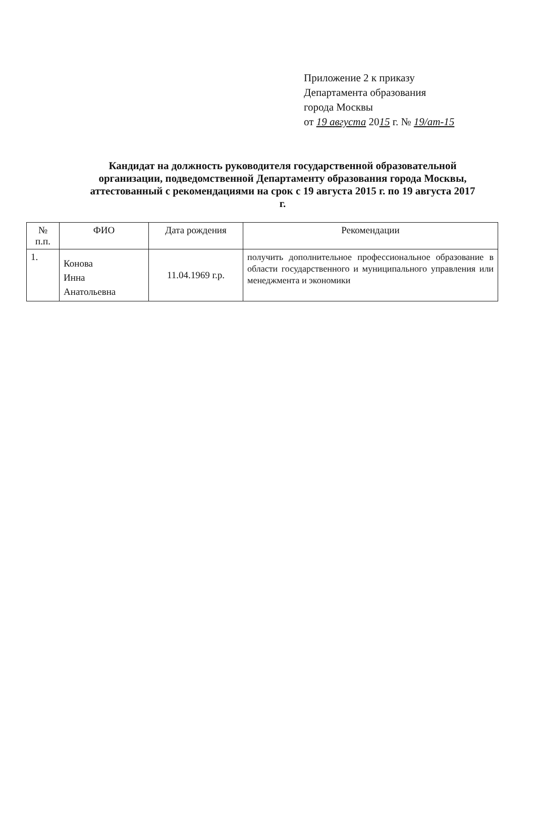Приложение 2 к приказу
Департамента образования
города Москвы
от 19 августа 2015 г. № 19/ат-15
Кандидат на должность руководителя государственной образовательной организации, подведомственной Департаменту образования города Москвы, аттестованный с рекомендациями на срок с 19 августа 2015 г. по 19 августа 2017 г.
| № п.п. | ФИО | Дата рождения | Рекомендации |
| --- | --- | --- | --- |
| 1. | Конова Инна Анатольевна | 11.04.1969 г.р. | получить дополнительное профессиональное образование в области государственного и муниципального управления или менеджмента и экономики |